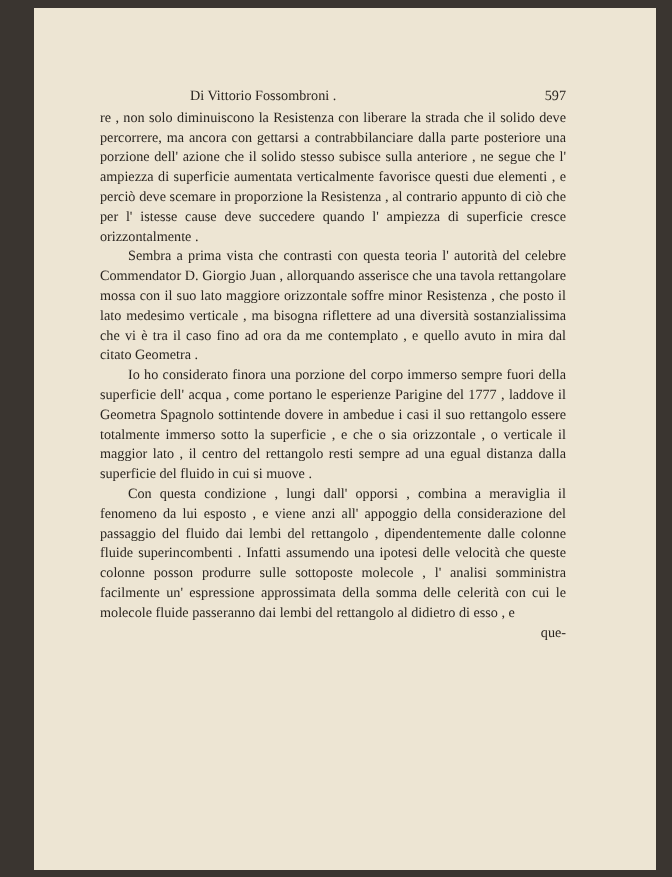Di Vittorio Fossombroni . 597
re , non solo diminuiscono la Resistenza con liberare la strada che il solido deve percorrere, ma ancora con gettarsi a contrabbilanciare dalla parte posteriore una porzione dell' azione che il solido stesso subisce sulla anteriore , ne segue che l' ampiezza di superficie aumentata verticalmente favorisce questi due elementi , e perciò deve scemare in proporzione la Resistenza , al contrario appunto di ciò che per l' istesse cause deve succedere quando l' ampiezza di superficie cresce orizzontalmente .
Sembra a prima vista che contrasti con questa teoria l' autorità del celebre Commendator D. Giorgio Juan , allorquando asserisce che una tavola rettangolare mossa con il suo lato maggiore orizzontale soffre minor Resistenza , che posto il lato medesimo verticale , ma bisogna riflettere ad una diversità sostanzialissima che vi è tra il caso fino ad ora da me contemplato , e quello avuto in mira dal citato Geometra .
Io ho considerato finora una porzione del corpo immerso sempre fuori della superficie dell' acqua , come portano le esperienze Parigine del 1777 , laddove il Geometra Spagnolo sottintende dovere in ambedue i casi il suo rettangolo essere totalmente immerso sotto la superficie , e che o sia orizzontale , o verticale il maggior lato , il centro del rettangolo resti sempre ad una egual distanza dalla superficie del fluido in cui si muove .
Con questa condizione , lungi dall' opporsi , combina a meraviglia il fenomeno da lui esposto , e viene anzi all' appoggio della considerazione del passaggio del fluido dai lembi del rettangolo , dipendentemente dalle colonne fluide superincombenti . Infatti assumendo una ipotesi delle velocità che queste colonne posson produrre sulle sottoposte molecole , l' analisi somministra facilmente un' espressione approssimata della somma delle celerità con cui le molecole fluide passeranno dai lembi del rettangolo al didietro di esso , e
que-